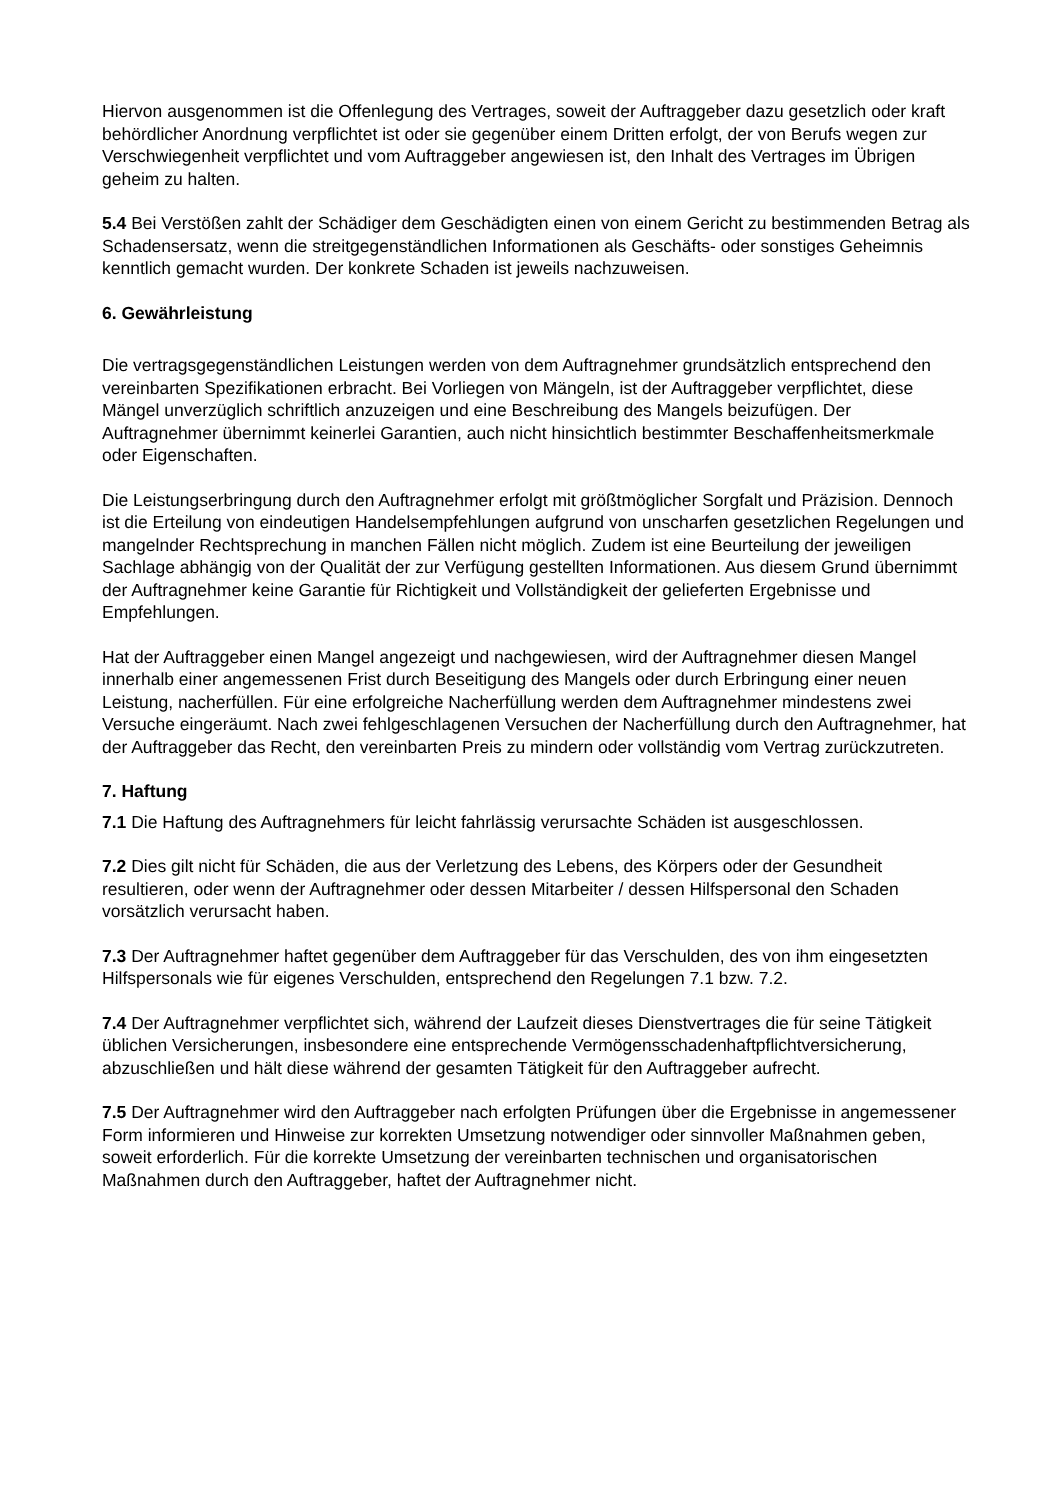Hiervon ausgenommen ist die Offenlegung des Vertrages, soweit der Auftraggeber dazu gesetzlich oder kraft behördlicher Anordnung verpflichtet ist oder sie gegenüber einem Dritten erfolgt, der von Berufs wegen zur Verschwiegenheit verpflichtet und vom Auftraggeber angewiesen ist, den Inhalt des Vertrages im Übrigen geheim zu halten.
5.4 Bei Verstößen zahlt der Schädiger dem Geschädigten einen von einem Gericht zu bestimmenden Betrag als Schadensersatz, wenn die streitgegenständlichen Informationen als Geschäfts- oder sonstiges Geheimnis kenntlich gemacht wurden. Der konkrete Schaden ist jeweils nachzuweisen.
6. Gewährleistung
Die vertragsgegenständlichen Leistungen werden von dem Auftragnehmer grundsätzlich entsprechend den vereinbarten Spezifikationen erbracht. Bei Vorliegen von Mängeln, ist der Auftraggeber verpflichtet, diese Mängel unverzüglich schriftlich anzuzeigen und eine Beschreibung des Mangels beizufügen. Der Auftragnehmer übernimmt keinerlei Garantien, auch nicht hinsichtlich bestimmter Beschaffenheitsmerkmale oder Eigenschaften.
Die Leistungserbringung durch den Auftragnehmer erfolgt mit größtmöglicher Sorgfalt und Präzision. Dennoch ist die Erteilung von eindeutigen Handelsempfehlungen aufgrund von unscharfen gesetzlichen Regelungen und mangelnder Rechtsprechung in manchen Fällen nicht möglich. Zudem ist eine Beurteilung der jeweiligen Sachlage abhängig von der Qualität der zur Verfügung gestellten Informationen. Aus diesem Grund übernimmt der Auftragnehmer keine Garantie für Richtigkeit und Vollständigkeit der gelieferten Ergebnisse und Empfehlungen.
Hat der Auftraggeber einen Mangel angezeigt und nachgewiesen, wird der Auftragnehmer diesen Mangel innerhalb einer angemessenen Frist durch Beseitigung des Mangels oder durch Erbringung einer neuen Leistung, nacherfüllen. Für eine erfolgreiche Nacherfüllung werden dem Auftragnehmer mindestens zwei Versuche eingeräumt. Nach zwei fehlgeschlagenen Versuchen der Nacherfüllung durch den Auftragnehmer, hat der Auftraggeber das Recht, den vereinbarten Preis zu mindern oder vollständig vom Vertrag zurückzutreten.
7. Haftung
7.1 Die Haftung des Auftragnehmers für leicht fahrlässig verursachte Schäden ist ausgeschlossen.
7.2 Dies gilt nicht für Schäden, die aus der Verletzung des Lebens, des Körpers oder der Gesundheit resultieren, oder wenn der Auftragnehmer oder dessen Mitarbeiter / dessen Hilfspersonal den Schaden vorsätzlich verursacht haben.
7.3 Der Auftragnehmer haftet gegenüber dem Auftraggeber für das Verschulden, des von ihm eingesetzten Hilfspersonals wie für eigenes Verschulden, entsprechend den Regelungen 7.1 bzw. 7.2.
7.4 Der Auftragnehmer verpflichtet sich, während der Laufzeit dieses Dienstvertrages die für seine Tätigkeit üblichen Versicherungen, insbesondere eine entsprechende Vermögensschadenhaftpflichtversicherung, abzuschließen und hält diese während der gesamten Tätigkeit für den Auftraggeber aufrecht.
7.5 Der Auftragnehmer wird den Auftraggeber nach erfolgten Prüfungen über die Ergebnisse in angemessener Form informieren und Hinweise zur korrekten Umsetzung notwendiger oder sinnvoller Maßnahmen geben, soweit erforderlich. Für die korrekte Umsetzung der vereinbarten technischen und organisatorischen Maßnahmen durch den Auftraggeber, haftet der Auftragnehmer nicht.